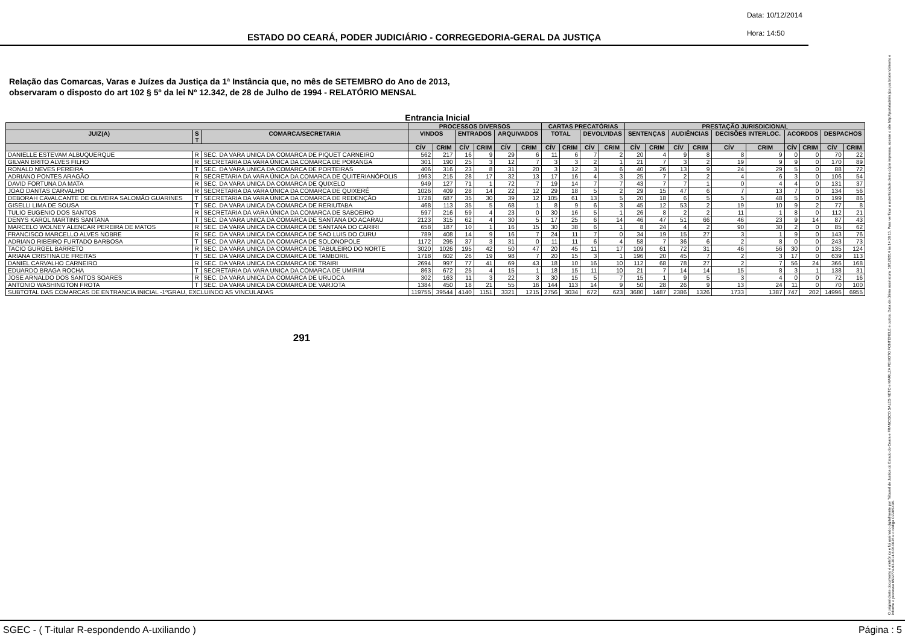ESTADO DO CEARÁ, PODER JUDICIÁRIO - CORREGEDORIA-GERAL DA JUSTIÇA
Data: 10/12/2014
Hora: 14:50
Relação das Comarcas, Varas e Juízes da Justiça da 1ª Instância que, no mês de SETEMBRO do Ano de 2013,
observaram o disposto do art 102 § 5º da lei Nº 12.342, de 28 de Julho de 1994 - RELATÓRIO MENSAL
Entrancia Inicial
| | | | PROCESSOS DIVERSOS | | | | | | CARTAS PRECATÓRIAS | | | | PRESTAÇÃO JURISDICIONAL | | | | | | | | | |
| --- | --- | --- | --- | --- | --- | --- | --- | --- | --- | --- | --- | --- | --- | --- | --- | --- | --- | --- | --- | --- | --- | --- |
| JUIZ(A) | S T | COMARCA/SECRETARIA | VINDOS | | ENTRADOS | | ARQUIVADOS | | TOTAL | | DEVOLVIDAS | | SENTENÇAS | | AUDIÊNCIAS | | DECISÕES INTERLOC. | | ACORDOS | | DESPACHOS | |
| | | | CÍV | CRIM | CÍV | CRIM | CÍV | CRIM | CÍV | CRIM | CÍV | CRIM | CÍV | CRIM | CÍV | CRIM | CÍV | CRIM | CÍV | CRIM | CÍV | CRIM |
| DANIELLE ESTEVAM ALBUQUERQUE | R | SEC. DA VARA UNICA DA COMARCA DE PIQUET CARNEIRO | 562 | 217 | 16 | 9 | 29 | 6 | 11 | 6 | 7 | 2 | 20 | 4 | 9 | 8 | 8 | 9 | 0 | 0 | 70 | 22 |
| GILVAN BRITO ALVES FILHO | R | SECRETARIA DA VARA ÚNICA DA COMARCA DE PORANGA | 301 | 190 | 25 | 3 | 12 | 7 | 3 | 3 | 2 | 1 | 21 | 7 | 3 | 2 | 19 | 9 | 9 | 0 | 170 | 89 |
| RONALD NEVES PEREIRA | T | SEC. DA VARA UNICA DA COMARCA DE PORTEIRAS | 406 | 316 | 23 | 8 | 31 | 20 | 3 | 12 | 3 | 6 | 40 | 26 | 13 | 9 | 24 | 29 | 5 | 0 | 88 | 72 |
| ADRIANO PONTES ARAGÃO | R | SECRETARIA DA VARA ÚNICA DA COMARCA DE QUITERIANÓPOLIS | 1963 | 215 | 28 | 17 | 32 | 13 | 17 | 16 | 4 | 3 | 25 | 7 | 2 | 2 | 4 | 6 | 3 | 0 | 106 | 54 |
| DAVID FORTUNA DA MATA | R | SEC. DA VARA UNICA DA COMARCA DE QUIXELO | 949 | 127 | 71 | 1 | 72 | 7 | 19 | 14 | 7 | 7 | 43 | 7 | 7 | 1 | 0 | 4 | 4 | 0 | 131 | 37 |
| JOAO DANTAS CARVALHO | R | SECRETARIA DA VARA ÚNICA DA COMARCA DE QUIXERÉ | 1026 | 409 | 28 | 14 | 22 | 12 | 29 | 18 | 5 | 2 | 29 | 15 | 47 | 6 | 7 | 13 | 7 | 0 | 134 | 56 |
| DEBORAH CAVALCANTE DE OLIVEIRA SALOMÃO GUARINES | T | SECRETARIA DA VARA ÚNICA DA COMARCA DE REDENÇÃO | 1728 | 687 | 35 | 30 | 39 | 12 | 105 | 61 | 13 | 5 | 20 | 18 | 6 | 5 | 5 | 48 | 5 | 0 | 199 | 86 |
| GISELLI LIMA DE SOUSA | T | SEC. DA VARA UNICA DA COMARCA DE RERIUTABA | 468 | 113 | 35 | 5 | 68 | 1 | 8 | 9 | 6 | 3 | 45 | 12 | 53 | 2 | 19 | 10 | 9 | 2 | 77 | 8 |
| TULIO EUGENIO DOS SANTOS | R | SECRETARIA DA VARA ÚNICA DA COMARCA DE SABOEIRO | 597 | 216 | 59 | 4 | 23 | 0 | 30 | 16 | 5 | 1 | 26 | 8 | 2 | 2 | 11 | 1 | 8 | 0 | 112 | 21 |
| DENYS KAROL MARTINS SANTANA | T | SEC. DA VARA UNICA DA COMARCA DE SANTANA DO ACARAU | 2123 | 315 | 62 | 4 | 30 | 5 | 17 | 25 | 6 | 14 | 46 | 47 | 51 | 66 | 46 | 23 | 9 | 14 | 87 | 43 |
| MARCELO WOLNEY ALENCAR PEREIRA DE MATOS | R | SEC. DA VARA UNICA DA COMARCA DE SANTANA DO CARIRI | 658 | 187 | 10 | 1 | 16 | 15 | 30 | 38 | 6 | 1 | 8 | 24 | 4 | 2 | 90 | 30 | 2 | 0 | 85 | 62 |
| FRANCISCO MARCELLO ALVES NOBRE | R | SEC. DA VARA UNICA DA COMARCA DE SAO LUIS DO CURU | 789 | 408 | 14 | 9 | 16 | 7 | 24 | 11 | 7 | 0 | 34 | 19 | 15 | 27 | 3 | 1 | 9 | 0 | 143 | 76 |
| ADRIANO RIBEIRO FURTADO BARBOSA | T | SEC. DA VARA UNICA DA COMARCA DE SOLONOPOLE | 1172 | 295 | 37 | 3 | 31 | 0 | 11 | 11 | 6 | 4 | 58 | 7 | 36 | 6 | 2 | 8 | 0 | 0 | 243 | 73 |
| TACIO GURGEL BARRETO | R | SEC. DA VARA UNICA DA COMARCA DE TABULEIRO DO NORTE | 3020 | 1026 | 195 | 42 | 50 | 47 | 20 | 45 | 11 | 17 | 109 | 61 | 72 | 31 | 46 | 56 | 30 | 0 | 135 | 124 |
| ARIANA CRISTINA DE FREITAS | T | SEC. DA VARA UNICA DA COMARCA DE TAMBORIL | 1718 | 602 | 26 | 19 | 98 | 7 | 20 | 15 | 3 | 1 | 196 | 20 | 45 | 7 | 2 | 3 | 17 | 0 | 639 | 113 |
| DANIEL CARVALHO CARNEIRO | R | SEC. DA VARA UNICA DA COMARCA DE TRAIRI | 2694 | 997 | 77 | 41 | 69 | 43 | 18 | 10 | 16 | 10 | 112 | 68 | 78 | 27 | 2 | 7 | 56 | 24 | 366 | 168 |
| EDUARDO BRAGA ROCHA | T | SECRETARIA DA VARA UNICA DA COMARCA DE UMIRIM | 863 | 672 | 25 | 4 | 15 | 1 | 18 | 15 | 11 | 10 | 21 | 7 | 14 | 14 | 15 | 8 | 3 | 1 | 138 | 31 |
| JOSE ARNALDO DOS SANTOS SOARES | R | SEC. DA VARA UNICA DA COMARCA DE URUOCA | 302 | 163 | 11 | 3 | 22 | 3 | 30 | 15 | 5 | 7 | 15 | 1 | 9 | 5 | 3 | 4 | 0 | 0 | 72 | 16 |
| ANTONIO WASHINGTON FROTA | T | SEC. DA VARA UNICA DA COMARCA DE VARJOTA | 1384 | 450 | 18 | 21 | 55 | 16 | 144 | 113 | 14 | 9 | 50 | 28 | 26 | 9 | 13 | 24 | 11 | 0 | 70 | 100 |
| SUBTOTAL DAS COMARCAS DE ENTRANCIA INICIAL -1ºGRAU, EXCLUINDO AS VINCULADAS | | | 119755 | 39544 | 4140 | 1151 | 3321 | 1215 | 2756 | 3034 | 672 | 623 | 3680 | 1487 | 2386 | 1326 | 1733 | 1387 | 747 | 202 | 14996 | 6955 |
291
O original deste documento é eletrônico e foi assinado digitalmente por Tribunal de Justica do Estado do Ceara e FRANCISCO SALES NETO e MARILZA PEIXOTO FONTENELE e outros. Data da última assinatura: 18/12/2014 às 14:38:15. Para verificar a autenticidade desta cópia impressa, acesse o site http://portaladmin.tjce.jus.br/atendimento e informe o processo 8502774-93.2014.8.06.0026 e o código OZ20SX96.
SGEC - ( T-itular R-espondendo A-uxiliando ) Página : 5